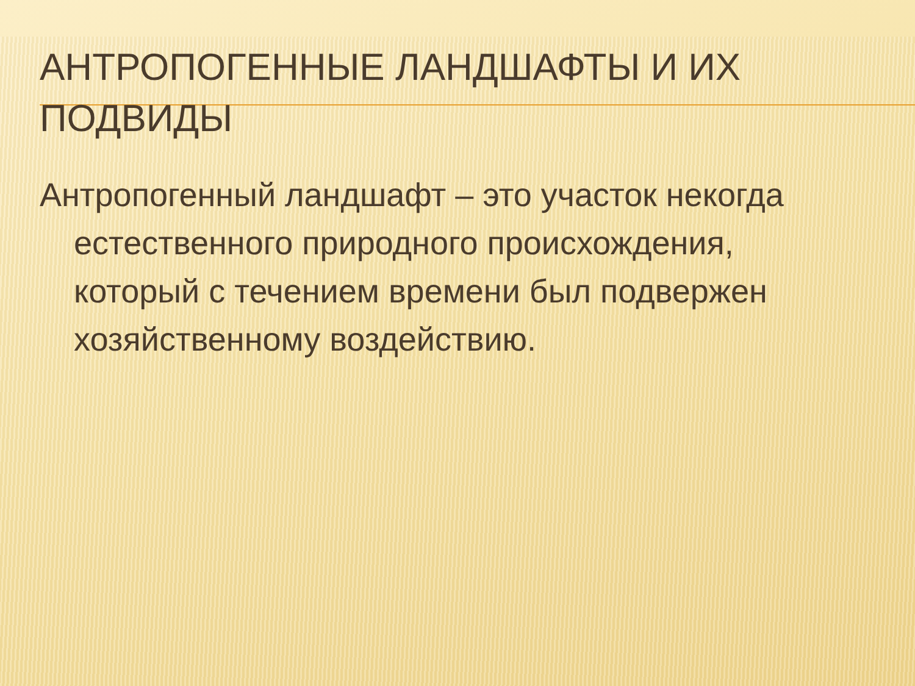АНТРОПОГЕННЫЕ ЛАНДШАФТЫ И ИХ ПОДВИДЫ
Антропогенный ландшафт – это участок некогда естественного природного происхождения, который с течением времени был подвержен хозяйственному воздействию.